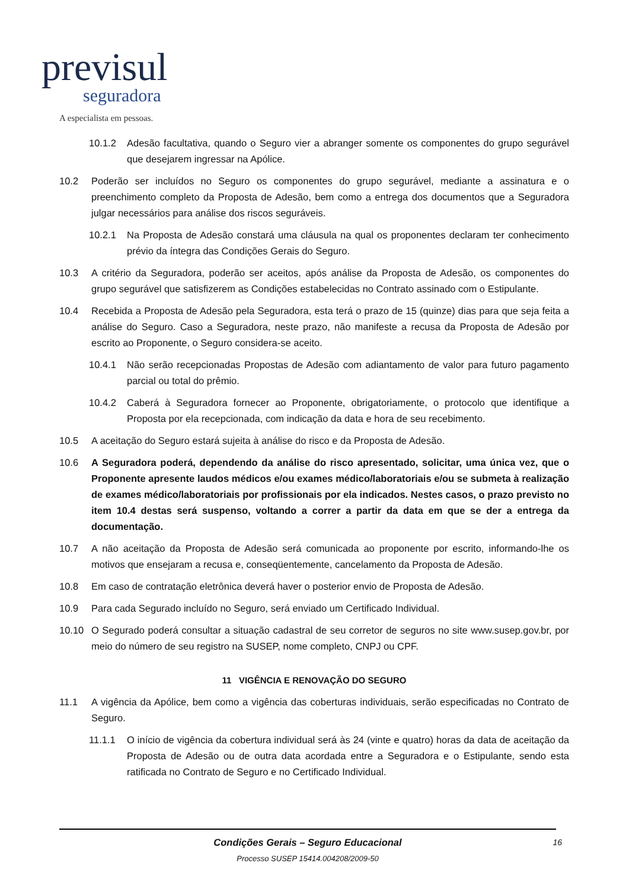previsul
seguradora
A especialista em pessoas.
10.1.2 Adesão facultativa, quando o Seguro vier a abranger somente os componentes do grupo segurável que desejarem ingressar na Apólice.
10.2 Poderão ser incluídos no Seguro os componentes do grupo segurável, mediante a assinatura e o preenchimento completo da Proposta de Adesão, bem como a entrega dos documentos que a Seguradora julgar necessários para análise dos riscos seguráveis.
10.2.1 Na Proposta de Adesão constará uma cláusula na qual os proponentes declaram ter conhecimento prévio da íntegra das Condições Gerais do Seguro.
10.3 A critério da Seguradora, poderão ser aceitos, após análise da Proposta de Adesão, os componentes do grupo segurável que satisfizerem as Condições estabelecidas no Contrato assinado com o Estipulante.
10.4 Recebida a Proposta de Adesão pela Seguradora, esta terá o prazo de 15 (quinze) dias para que seja feita a análise do Seguro. Caso a Seguradora, neste prazo, não manifeste a recusa da Proposta de Adesão por escrito ao Proponente, o Seguro considera-se aceito.
10.4.1 Não serão recepcionadas Propostas de Adesão com adiantamento de valor para futuro pagamento parcial ou total do prêmio.
10.4.2 Caberá à Seguradora fornecer ao Proponente, obrigatoriamente, o protocolo que identifique a Proposta por ela recepcionada, com indicação da data e hora de seu recebimento.
10.5 A aceitação do Seguro estará sujeita à análise do risco e da Proposta de Adesão.
10.6 A Seguradora poderá, dependendo da análise do risco apresentado, solicitar, uma única vez, que o Proponente apresente laudos médicos e/ou exames médico/laboratoriais e/ou se submeta à realização de exames médico/laboratoriais por profissionais por ela indicados. Nestes casos, o prazo previsto no item 10.4 destas será suspenso, voltando a correr a partir da data em que se der a entrega da documentação.
10.7 A não aceitação da Proposta de Adesão será comunicada ao proponente por escrito, informando-lhe os motivos que ensejaram a recusa e, conseqüentemente, cancelamento da Proposta de Adesão.
10.8 Em caso de contratação eletrônica deverá haver o posterior envio de Proposta de Adesão.
10.9 Para cada Segurado incluído no Seguro, será enviado um Certificado Individual.
10.10 O Segurado poderá consultar a situação cadastral de seu corretor de seguros no site www.susep.gov.br, por meio do número de seu registro na SUSEP, nome completo, CNPJ ou CPF.
11 VIGÊNCIA E RENOVAÇÃO DO SEGURO
11.1 A vigência da Apólice, bem como a vigência das coberturas individuais, serão especificadas no Contrato de Seguro.
11.1.1 O início de vigência da cobertura individual será às 24 (vinte e quatro) horas da data de aceitação da Proposta de Adesão ou de outra data acordada entre a Seguradora e o Estipulante, sendo esta ratificada no Contrato de Seguro e no Certificado Individual.
Condições Gerais – Seguro Educacional
Processo SUSEP 15414.004208/2009-50
16